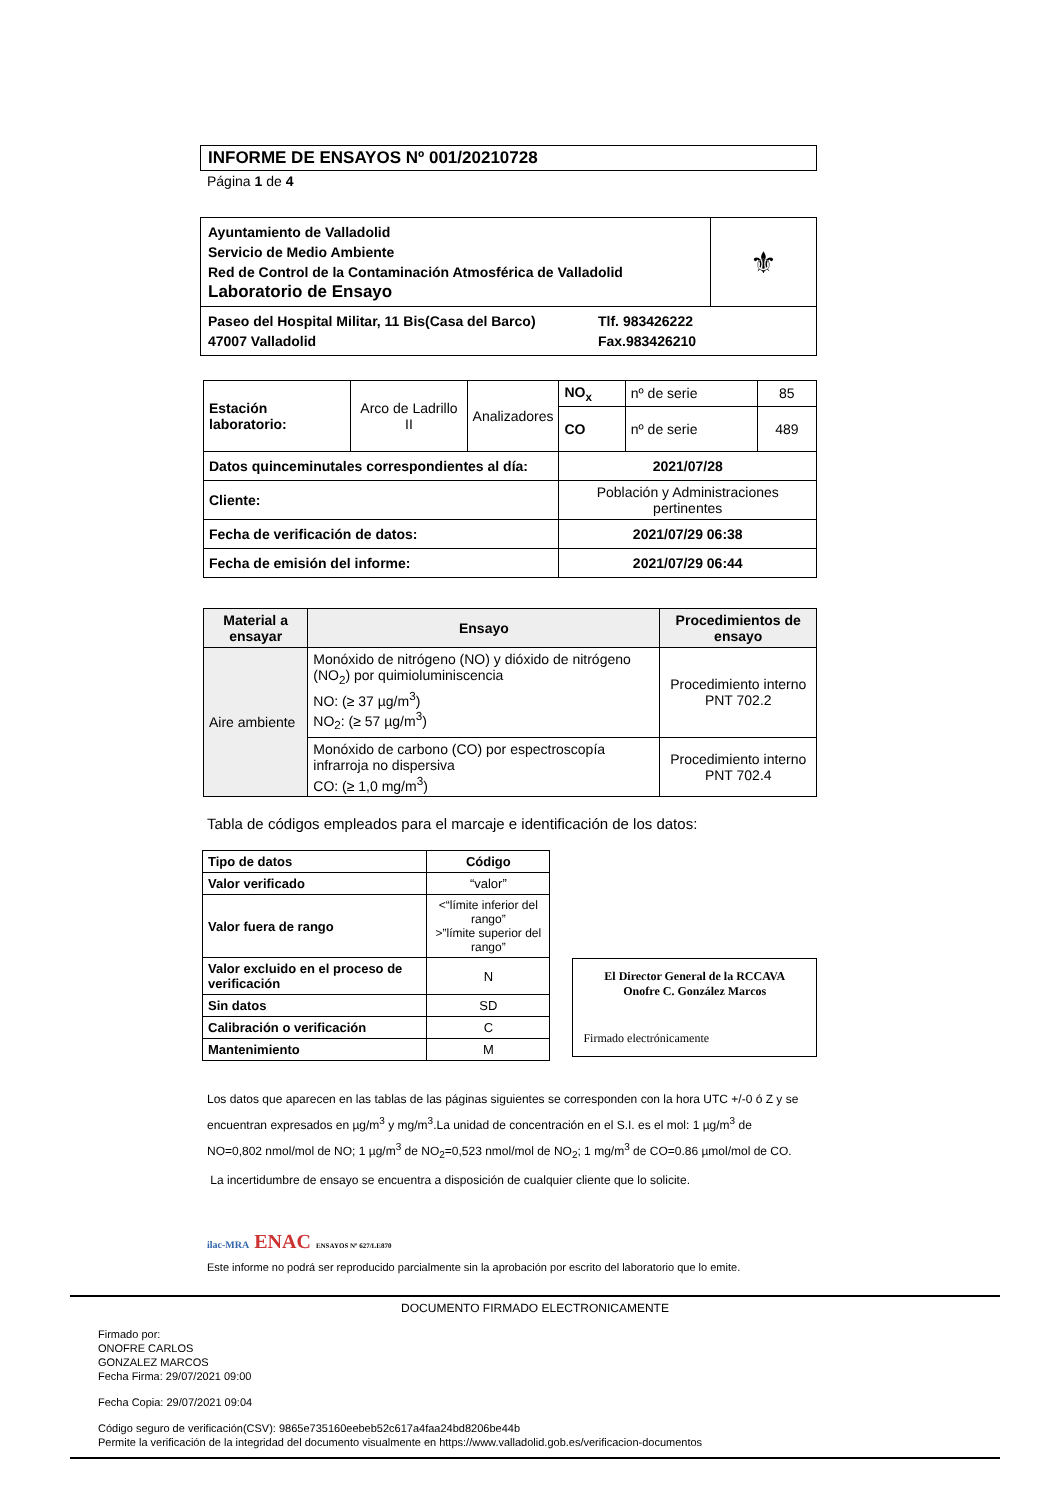INFORME DE ENSAYOS Nº 001/20210728
Página 1 de 4
| Ayuntamiento de Valladolid Servicio de Medio Ambiente Red de Control de la Contaminación Atmosférica de Valladolid Laboratorio de Ensayo | ⚜ |
| Paseo del Hospital Militar, 11 Bis(Casa del Barco) 47007 Valladolid Tlf. 983426222 Fax.983426210 | |
| Estación laboratorio: | Arco de Ladrillo II | Analizadores | NO<sub>x</sub> | nº de serie | 85 |
| | | | CO | nº de serie | 489 |
| Datos quinceminutales correspondientes al día: | | | 2021/07/28 | | |
| Cliente: | | | Población y Administraciones pertinentes | | |
| Fecha de verificación de datos: | | | 2021/07/29 06:38 | | |
| Fecha de emisión del informe: | | | 2021/07/29 06:44 | | |
| Material a ensayar | Ensayo | Procedimientos de ensayo |
| --- | --- | --- |
| Aire ambiente | Monóxido de nitrógeno (NO) y dióxido de nitrógeno (NO<sub>2</sub>) por quimioluminiscencia NO: (≥ 37 µg/m<sup>3</sup>) NO<sub>2</sub>: (≥ 57 µg/m<sup>3</sup>) | Procedimiento interno PNT 702.2 |
| | Monóxido de carbono (CO) por espectroscopía infrarroja no dispersiva CO: (≥ 1,0 mg/m<sup>3</sup>) | Procedimiento interno PNT 702.4 |
Tabla de códigos empleados para el marcaje e identificación de los datos:
| Tipo de datos | Código |
| --- | --- |
| Valor verificado | “valor” |
| Valor fuera de rango | <“límite inferior del rango” >”límite superior del rango” |
| Valor excluido en el proceso de verificación | N |
| Sin datos | SD |
| Calibración o verificación | C |
| Mantenimiento | M |
El Director General de la RCCAVA
Onofre C. González Marcos
Firmado electrónicamente
Los datos que aparecen en las tablas de las páginas siguientes se corresponden con la hora UTC +/-0 ó Z y se encuentran expresados en µg/m<sup>3</sup> y mg/m<sup>3</sup>.La unidad de concentración en el S.I. es el mol: 1 µg/m<sup>3</sup> de NO=0,802 nmol/mol de NO; 1 µg/m<sup>3</sup> de NO<sub>2</sub>=0,523 nmol/mol de NO<sub>2</sub>; 1 mg/m<sup>3</sup> de CO=0.86 µmol/mol de CO.
La incertidumbre de ensayo se encuentra a disposición de cualquier cliente que lo solicite.
ilac-MRA ENAC ENSAYOS Nº 627/LE870
Este informe no podrá ser reproducido parcialmente sin la aprobación por escrito del laboratorio que lo emite.
DOCUMENTO FIRMADO ELECTRONICAMENTE
Firmado por:
ONOFRE CARLOS
GONZALEZ MARCOS
Fecha Firma: 29/07/2021 09:00
Fecha Copia: 29/07/2021 09:04
Código seguro de verificación(CSV): 9865e735160eebeb52c617a4faa24bd8206be44b
Permite la verificación de la integridad del documento visualmente en https://www.valladolid.gob.es/verificacion-documentos